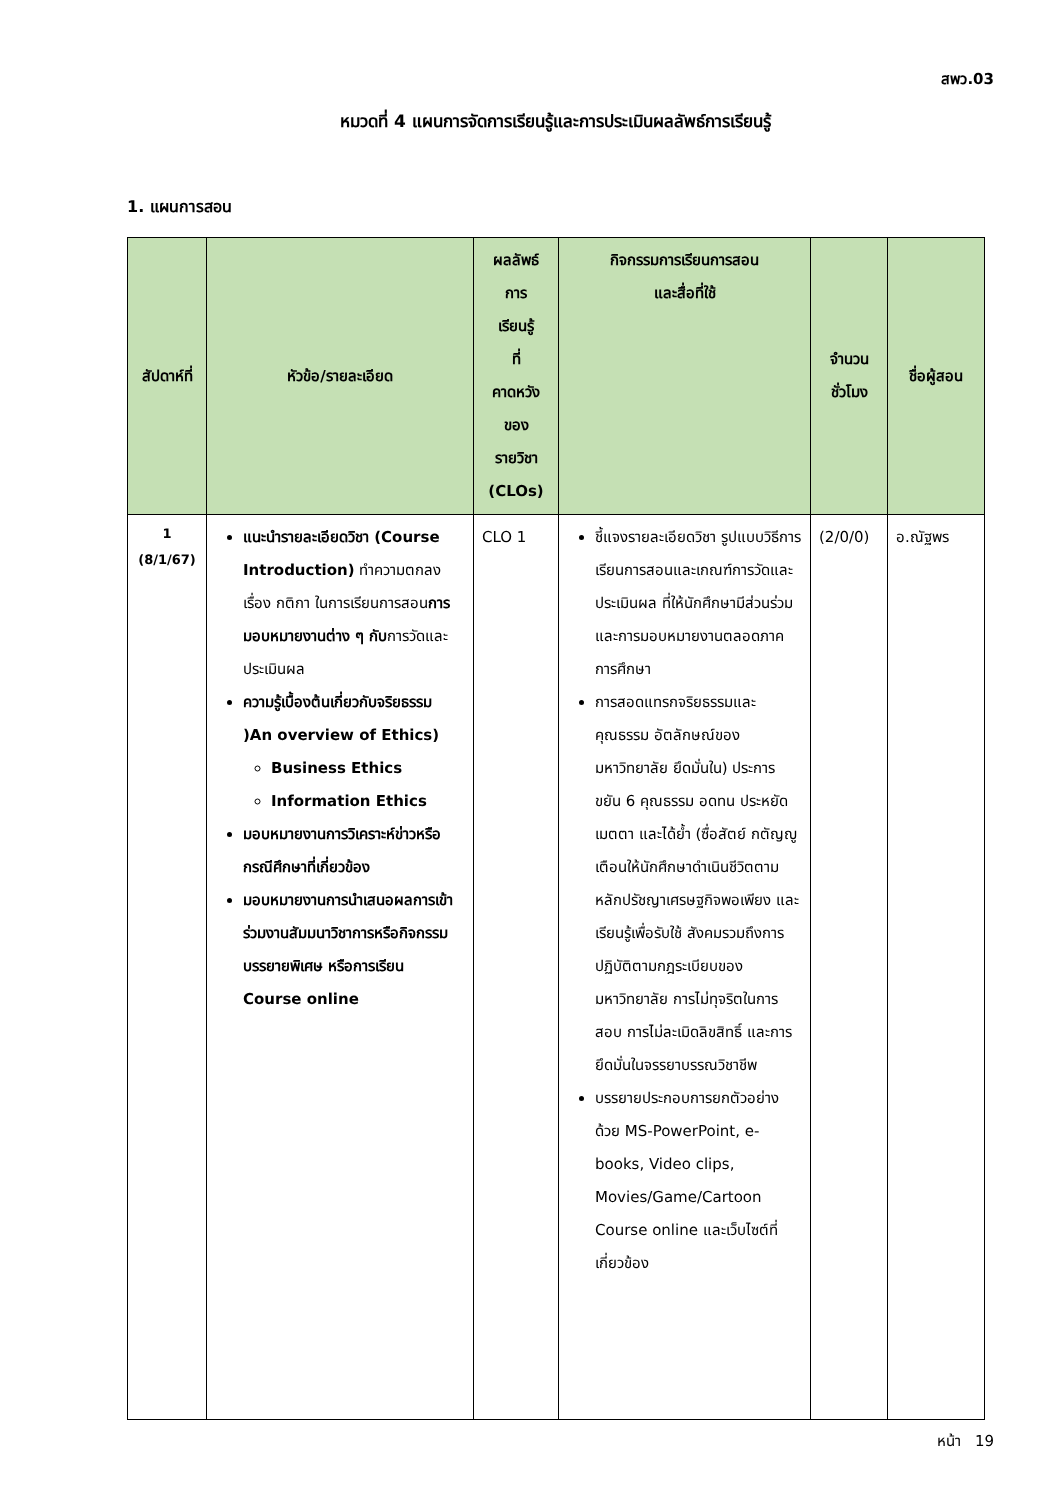สพว.03
หมวดที่ 4 แผนการจัดการเรียนรู้และการประเมินผลลัพธ์การเรียนรู้
1. แผนการสอน
| สัปดาห์ที่ | หัวข้อ/รายละเอียด | ผลลัพธ์ การ เรียนรู้ ที่ คาดหวัง ของ รายวิชา (CLOs) | กิจกรรมการเรียนการสอน และสื่อที่ใช้ | จำนวน ชั่วโมง | ชื่อผู้สอน |
| --- | --- | --- | --- | --- | --- |
| 1 (8/1/67) | แนะนำรายละเอียดวิชา (Course Introduction) ทำความตกลงเรื่อง กติกา ในการเรียนการสอน การมอบหมายงานต่าง ๆ กับ การวัดและประเมินผล ความรู้เบื้องต้นเกี่ยวกับจริยธรรม )An overview of Ethics) Business Ethics Information Ethics มอบหมายงานการวิเคราะห์ข่าวหรือกรณีศึกษาที่เกี่ยวข้อง มอบหมายงานการนำเสนอผลการเข้าร่วมงานสัมมนาวิชาการหรือกิจกรรมบรรยายพิเศษ หรือการเรียน Course online | CLO 1 | ชี้แจงรายละเอียดวิชา รูปแบบวิธีการเรียนการสอนและเกณฑ์การวัดและประเมินผล ที่ให้นักศึกษามีส่วนร่วม และการมอบหมายงานตลอดภาคการศึกษา การสอดแทรกจริยธรรมและคุณธรรม อัตลักษณ์ของมหาวิทยาลัย ยึดมั่นใน) ประการ ขยัน 6 คุณธรรม อดทน ประหยัด เมตตา และได้ย้ำ (ซื่อสัตย์ กตัญญู เตือนให้นักศึกษาดำเนินชีวิตตามหลักปรัชญาเศรษฐกิจพอเพียง และเรียนรู้เพื่อรับใช้ สังคมรวมถึงการปฏิบัติตามกฎระเบียบของมหาวิทยาลัย การไม่ทุจริตในการสอบ การไม่ละเมิดลิขสิทธิ์ และการยึดมั่นในจรรยาบรรณวิชาชีพ บรรยายประกอบการยกตัวอย่างด้วย MS-PowerPoint, e-books, Video clips, Movies/Game/Cartoon Course online และเว็บไซต์ที่เกี่ยวข้อง | (2/0/0) | อ.ณัฐพร |
หน้า 19